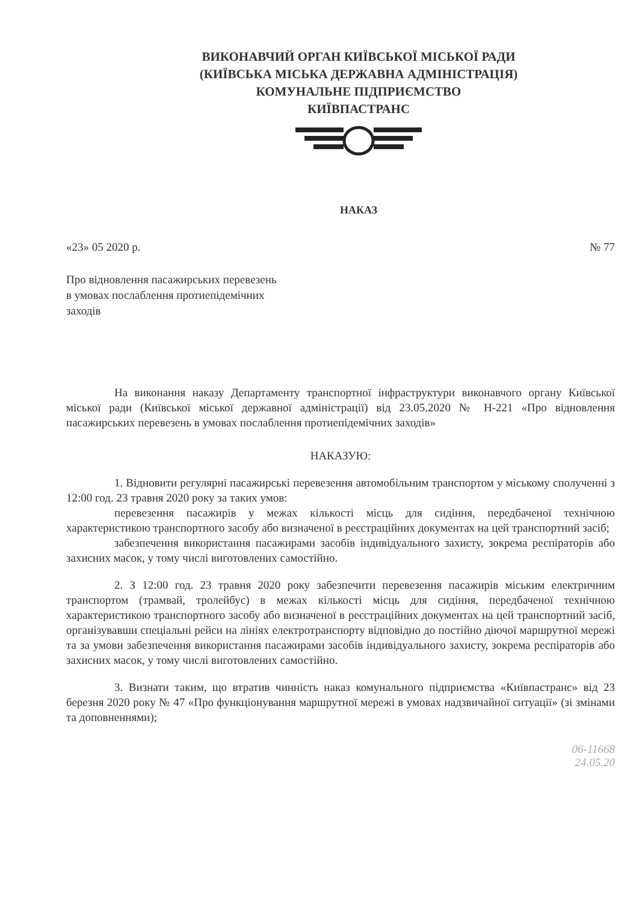ВИКОНАВЧИЙ ОРГАН КИЇВСЬКОЇ МІСЬКОЇ РАДИ
(КИЇВСЬКА МІСЬКА ДЕРЖАВНА АДМІНІСТРАЦІЯ)
КОМУНАЛЬНЕ ПІДПРИЄМСТВО
КИЇВПАСТРАНС
НАКАЗ
«23» 05 2020 р. № 77
Про відновлення пасажирських перевезень в умовах послаблення протиепідемічних заходів
На виконання наказу Департаменту транспортної інфраструктури виконавчого органу Київської міської ради (Київської міської державної адміністрації) від 23.05.2020 № Н-221 «Про відновлення пасажирських перевезень в умовах послаблення протиепідемічних заходів»
НАКАЗУЮ:
1. Відновити регулярні пасажирські перевезення автомобільним транспортом у міському сполученні з 12:00 год. 23 травня 2020 року за таких умов:
перевезення пасажирів у межах кількості місць для сидіння, передбаченої технічною характеристикою транспортного засобу або визначеної в реєстраційних документах на цей транспортний засіб;
забезпечення використання пасажирами засобів індивідуального захисту, зокрема респіраторів або захисних масок, у тому числі виготовлених самостійно.
2. З 12:00 год. 23 травня 2020 року забезпечити перевезення пасажирів міським електричним транспортом (трамвай, тролейбус) в межах кількості місць для сидіння, передбаченої технічною характеристикою транспортного засобу або визначеної в реєстраційних документах на цей транспортний засіб, організувавши спеціальні рейси на лініях електротранспорту відповідно до постійно діючої маршрутної мережі та за умови забезпечення використання пасажирами засобів індивідуального захисту, зокрема респіраторів або захисних масок, у тому числі виготовлених самостійно.
3. Визнати таким, що втратив чинність наказ комунального підприємства «Київпастранс» від 23 березня 2020 року № 47 «Про функціонування маршрутної мережі в умовах надзвичайної ситуації» (зі змінами та доповненнями);
06-11668
24.05.20